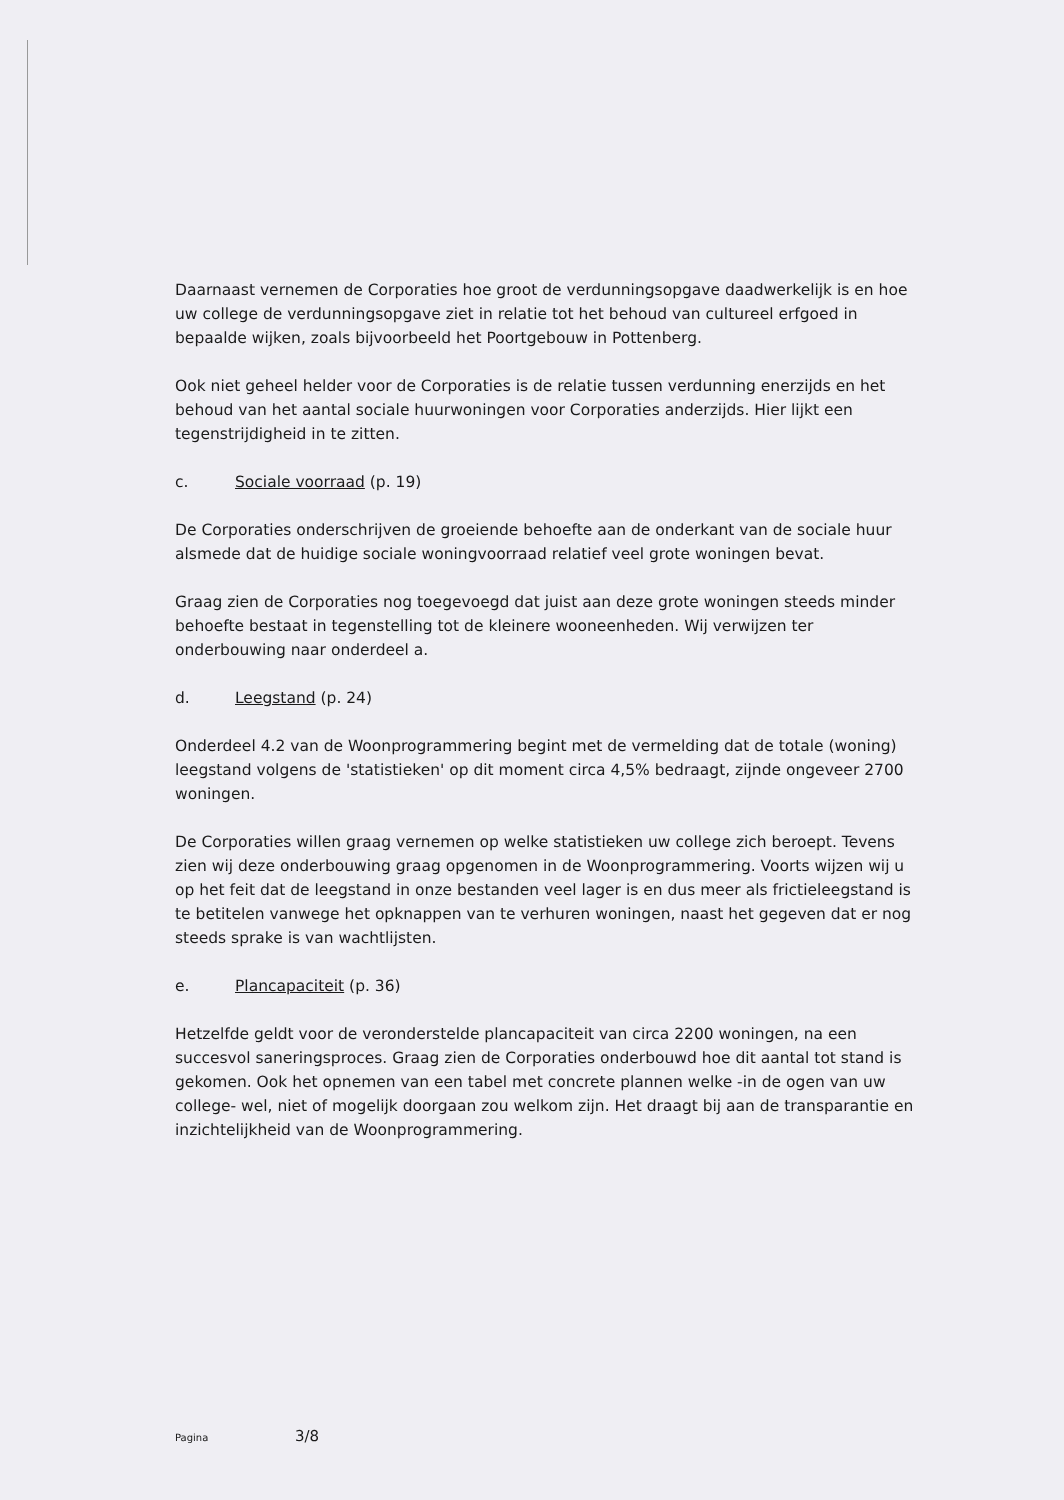Daarnaast vernemen de Corporaties hoe groot de verdunningsopgave daadwerkelijk is en hoe uw college de verdunningsopgave ziet in relatie tot het behoud van cultureel erfgoed in bepaalde wijken, zoals bijvoorbeeld het Poortgebouw in Pottenberg.
Ook niet geheel helder voor de Corporaties is de relatie tussen verdunning enerzijds en het behoud van het aantal sociale huurwoningen voor Corporaties anderzijds. Hier lijkt een tegenstrijdigheid in te zitten.
c. Sociale voorraad (p. 19)
De Corporaties onderschrijven de groeiende behoefte aan de onderkant van de sociale huur alsmede dat de huidige sociale woningvoorraad relatief veel grote woningen bevat.
Graag zien de Corporaties nog toegevoegd dat juist aan deze grote woningen steeds minder behoefte bestaat in tegenstelling tot de kleinere wooneenheden. Wij verwijzen ter onderbouwing naar onderdeel a.
d. Leegstand (p. 24)
Onderdeel 4.2 van de Woonprogrammering begint met de vermelding dat de totale (woning) leegstand volgens de 'statistieken' op dit moment circa 4,5% bedraagt, zijnde ongeveer 2700 woningen.
De Corporaties willen graag vernemen op welke statistieken uw college zich beroept. Tevens zien wij deze onderbouwing graag opgenomen in de Woonprogrammering. Voorts wijzen wij u op het feit dat de leegstand in onze bestanden veel lager is en dus meer als frictieleegstand is te betitelen vanwege het opknappen van te verhuren woningen, naast het gegeven dat er nog steeds sprake is van wachtlijsten.
e. Plancapaciteit (p. 36)
Hetzelfde geldt voor de veronderstelde plancapaciteit van circa 2200 woningen, na een succesvol saneringsproces. Graag zien de Corporaties onderbouwd hoe dit aantal tot stand is gekomen. Ook het opnemen van een tabel met concrete plannen welke -in de ogen van uw college- wel, niet of mogelijk doorgaan zou welkom zijn. Het draagt bij aan de transparantie en inzichtelijkheid van de Woonprogrammering.
Pagina 3/8